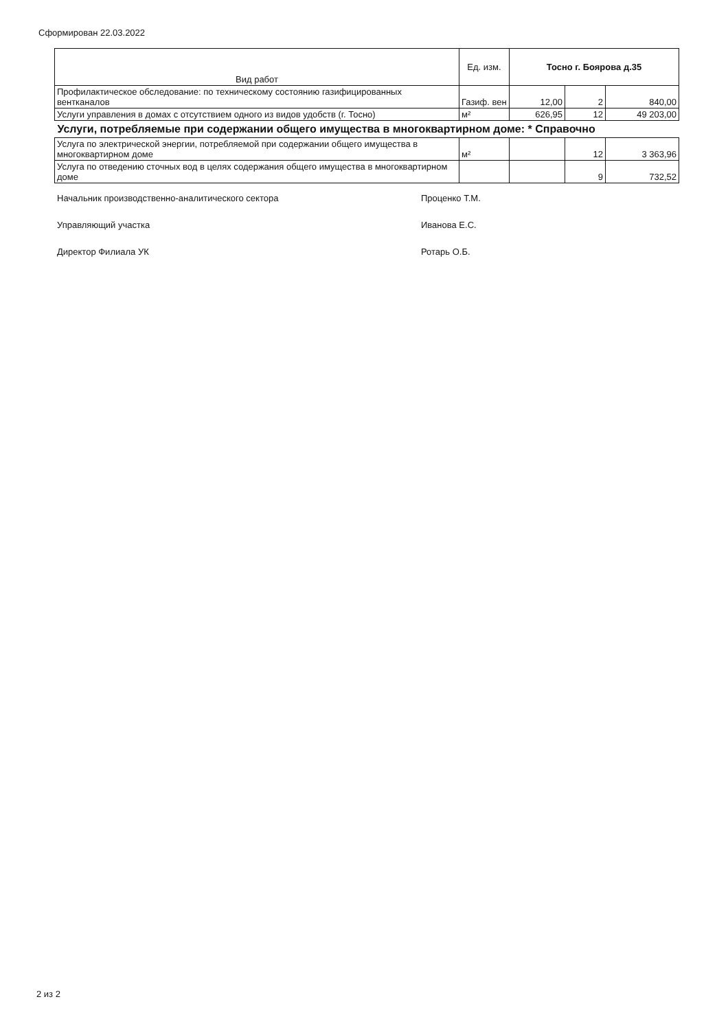Сформирован 22.03.2022
| Вид работ | Ед. изм. | Тосно г. Боярова д.35 | | |
| --- | --- | --- | --- | --- |
| Профилактическое обследование: по техническому состоянию газифицированных вентканалов | Газиф. вен | 12,00 | 2 | 840,00 |
| Услуги управления в домах с отсутствием одного из видов удобств (г. Тосно) | м² | 626,95 | 12 | 49 203,00 |
| Услуги, потребляемые при содержании общего имущества в многоквартирном доме: * Справочно | | | | |
| Услуга по электрической энергии, потребляемой при содержании общего имущества в многоквартирном доме | м² | | 12 | 3 363,96 |
| Услуга по отведению сточных вод в целях содержания общего имущества в многоквартирном доме | | | 9 | 732,52 |
Начальник производственно-аналитического сектора Проценко Т.М.
Управляющий участка Иванова Е.С.
Директор Филиала УК Ротарь О.Б.
2 из 2